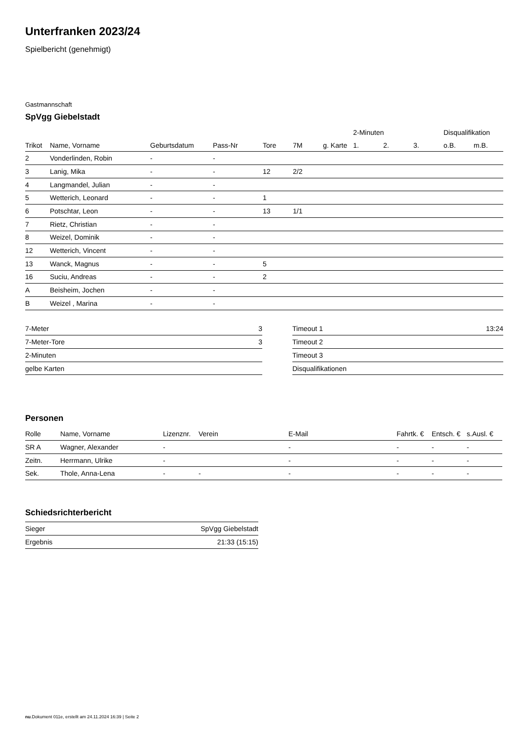Unterfranken 2023/24
Spielbericht (genehmigt)
Gastmannschaft
SpVgg Giebelstadt
| | | | | | | | 2-Minuten | | | Disqualifikation | |
| --- | --- | --- | --- | --- | --- | --- | --- | --- | --- | --- | --- |
| Trikot | Name, Vorname | Geburtsdatum | Pass-Nr | Tore | 7M | g. Karte | 1. | 2. | 3. | o.B. | m.B. |
| 2 | Vonderlinden, Robin | - | - | | | | | | | | |
| 3 | Lanig, Mika | - | - | 12 | 2/2 | | | | | | |
| 4 | Langmandel, Julian | - | - | | | | | | | | |
| 5 | Wetterich, Leonard | - | - | 1 | | | | | | | |
| 6 | Potschtar, Leon | - | - | 13 | 1/1 | | | | | | |
| 7 | Rietz, Christian | - | - | | | | | | | | |
| 8 | Weizel, Dominik | - | - | | | | | | | | |
| 12 | Wetterich, Vincent | - | - | | | | | | | | |
| 13 | Wanck, Magnus | - | - | 5 | | | | | | | |
| 16 | Suciu, Andreas | - | - | 2 | | | | | | | |
| A | Beisheim, Jochen | - | - | | | | | | | | |
| B | Weizel , Marina | - | - | | | | | | | | |
| 7-Meter | 3 |
| 7-Meter-Tore | 3 |
| 2-Minuten | |
| gelbe Karten | |
| Timeout 1 | 13:24 |
| Timeout 2 | |
| Timeout 3 | |
| Disqualifikationen | |
Personen
| Rolle | Name, Vorname | Lizenznr. | Verein | E-Mail | Fahrtk. € | Entsch. € | s.Ausl. € |
| --- | --- | --- | --- | --- | --- | --- | --- |
| SR A | Wagner, Alexander | - | | - | - | - | - |
| Zeitn. | Herrmann, Ulrike | - | | - | - | - | - |
| Sek. | Thole, Anna-Lena | - | - | - | - | - | - |
Schiedsrichterbericht
| Sieger | SpVgg Giebelstadt |
| Ergebnis | 21:33 (15:15) |
nu.Dokument 011e, erstellt am 24.11.2024 16:39 | Seite 2